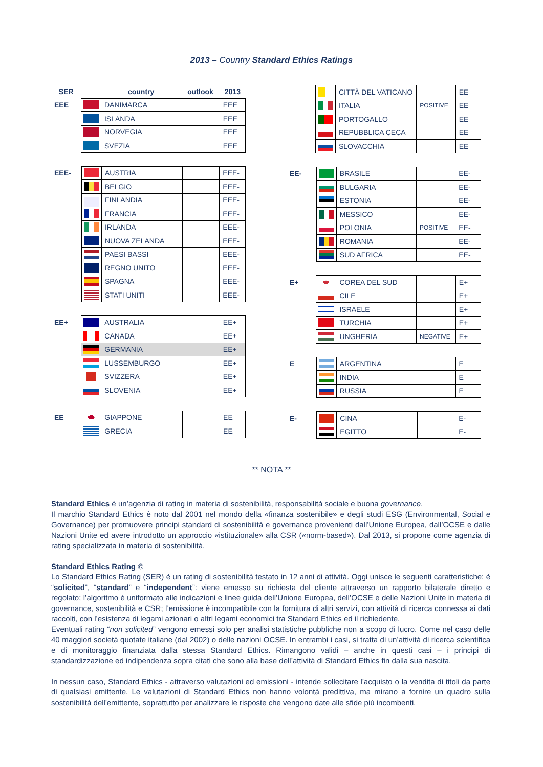2013 – Country Standard Ethics Ratings
| SER | | country | outlook | 2013 |
| --- | --- | --- | --- | --- |
| EEE | | DANIMARCA | | EEE |
| | | ISLANDA | | EEE |
| | | NORVEGIA | | EEE |
| | | SVEZIA | | EEE |
| EEE- | | AUSTRIA | | EEE- |
| | | BELGIO | | EEE- |
| | | FINLANDIA | | EEE- |
| | | FRANCIA | | EEE- |
| | | IRLANDA | | EEE- |
| | | NUOVA ZELANDA | | EEE- |
| | | PAESI BASSI | | EEE- |
| | | REGNO UNITO | | EEE- |
| | | SPAGNA | | EEE- |
| | | STATI UNITI | | EEE- |
| EE+ | | AUSTRALIA | | EE+ |
| | | CANADA | | EE+ |
| | | GERMANIA | | EE+ |
| | | LUSSEMBURGO | | EE+ |
| | | SVIZZERA | | EE+ |
| | | SLOVENIA | | EE+ |
| EE | | GIAPPONE | | EE |
| | | GRECIA | | EE |
| | | CITTÀ DEL VATICANO | | EE |
| | | ITALIA | POSITIVE | EE |
| | | PORTOGALLO | | EE |
| | | REPUBBLICA CECA | | EE |
| | | SLOVACCHIA | | EE |
| EE- | | BRASILE | | EE- |
| | | BULGARIA | | EE- |
| | | ESTONIA | | EE- |
| | | MESSICO | | EE- |
| | | POLONIA | POSITIVE | EE- |
| | | ROMANIA | | EE- |
| | | SUD AFRICA | | EE- |
| E+ | | COREA DEL SUD | | E+ |
| | | CILE | | E+ |
| | | ISRAELE | | E+ |
| | | TURCHIA | | E+ |
| | | UNGHERIA | NEGATIVE | E+ |
| E | | ARGENTINA | | E |
| | | INDIA | | E |
| | | RUSSIA | | E |
| E- | | CINA | | E- |
| | | EGITTO | | E- |
** NOTA **
Standard Ethics è un’agenzia di rating in materia di sostenibilità, responsabilità sociale e buona governance.
Il marchio Standard Ethics è noto dal 2001 nel mondo della «finanza sostenibile» e degli studi ESG (Environmental, Social e Governance) per promuovere principi standard di sostenibilità e governance provenienti dall’Unione Europea, dall’OCSE e dalle Nazioni Unite ed avere introdotto un approccio «istituzionale» alla CSR («norm-based»). Dal 2013, si propone come agenzia di rating specializzata in materia di sostenibilità.
Standard Ethics Rating ©
Lo Standard Ethics Rating (SER) è un rating di sostenibilità testato in 12 anni di attività. Oggi unisce le seguenti caratteristiche: è “solicited”, “standard” e “independent”: viene emesso su richiesta del cliente attraverso un rapporto bilaterale diretto e regolato; l’algoritmo è uniformato alle indicazioni e linee guida dell’Unione Europea, dell’OCSE e delle Nazioni Unite in materia di governance, sostenibilità e CSR; l’emissione è incompatibile con la fornitura di altri servizi, con attività di ricerca connessa ai dati raccolti, con l’esistenza di legami azionari o altri legami economici tra Standard Ethics ed il richiedente.
Eventuali rating “non solicited” vengono emessi solo per analisi statistiche pubbliche non a scopo di lucro. Come nel caso delle 40 maggiori società quotate italiane (dal 2002) o delle nazioni OCSE. In entrambi i casi, si tratta di un’attività di ricerca scientifica e di monitoraggio finanziata dalla stessa Standard Ethics. Rimangono validi – anche in questi casi – i principi di standardizzazione ed indipendenza sopra citati che sono alla base dell’attività di Standard Ethics fin dalla sua nascita.
In nessun caso, Standard Ethics - attraverso valutazioni ed emissioni - intende sollecitare l'acquisto o la vendita di titoli da parte di qualsiasi emittente. Le valutazioni di Standard Ethics non hanno volontà predittiva, ma mirano a fornire un quadro sulla sostenibilità dell'emittente, soprattutto per analizzare le risposte che vengono date alle sfide più incombenti.